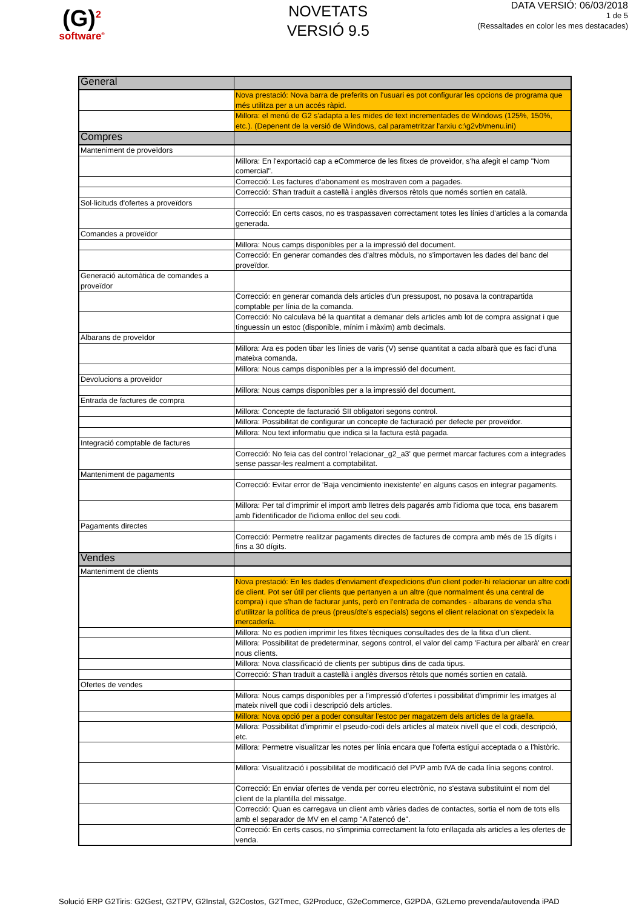(G)<sup>2</sup>
software<sup>®</sup>
NOVETATS
VERSIÓ 9.5
DATA VERSIÓ: 06/03/2018
1 de 5
(Ressaltades en color les mes destacades)
| General | |
| | Nova prestació: Nova barra de preferits on l'usuari es pot configurar les opcions de programa que més utilitza per a un accés ràpid. |
| | Millora: el menú de G2 s'adapta a les mides de text incrementades de Windows (125%, 150%, etc.). (Depenent de la versió de Windows, cal parametritzar l'arxiu c:\g2vb\menu.ini) |
| Compres | |
| Manteniment de proveïdors | |
| | Millora: En l'exportació cap a eCommerce de les fitxes de proveïdor, s'ha afegit el camp "Nom comercial". |
| | Correcció: Les factures d'abonament es mostraven com a pagades. |
| | Correcció: S'han traduït a castellà i anglès diversos rètols que només sortien en català. |
| Sol·licituds d'ofertes a proveïdors | |
| | Correcció: En certs casos, no es traspassaven correctament totes les línies d'articles a la comanda generada. |
| Comandes a proveïdor | |
| | Millora: Nous camps disponibles per a la impressió del document. |
| | Correcció: En generar comandes des d'altres mòduls, no s'importaven les dades del banc del proveïdor. |
| Generació automàtica de comandes a proveïdor | |
| | Correcció: en generar comanda dels articles d'un pressupost, no posava la contrapartida comptable per línia de la comanda. |
| | Correcció: No calculava bé la quantitat a demanar dels articles amb lot de compra assignat i que tinguessin un estoc (disponible, mínim i màxim) amb decimals. |
| Albarans de proveïdor | |
| | Millora: Ara es poden tibar les línies de varis (V) sense quantitat a cada albarà que es faci d'una mateixa comanda. |
| | Millora: Nous camps disponibles per a la impressió del document. |
| Devolucions a proveïdor | |
| | Millora: Nous camps disponibles per a la impressió del document. |
| Entrada de factures de compra | |
| | Millora: Concepte de facturació SII obligatori segons control. |
| | Millora: Possibilitat de configurar un concepte de facturació per defecte per proveïdor. |
| | Millora: Nou text informatiu que indica si la factura està pagada. |
| Integració comptable de factures | |
| | Correcció: No feia cas del control 'relacionar_g2_a3' que permet marcar factures com a integrades sense passar-les realment a comptabilitat. |
| Manteniment de pagaments | |
| | Correcció: Evitar error de 'Baja vencimiento inexistente' en alguns casos en integrar pagaments. |
| | Millora: Per tal d'imprimir el import amb lletres dels pagarés amb l'idioma que toca, ens basarem amb l'identificador de l'idioma enlloc del seu codi. |
| Pagaments directes | |
| | Correcció: Permetre realitzar pagaments directes de factures de compra amb més de 15 dígits i fins a 30 dígits. |
| Vendes | |
| Manteniment de clients | |
| | Nova prestació: En les dades d'enviament d'expedicions d'un client poder-hi relacionar un altre codi de client. Pot ser útil per clients que pertanyen a un altre (que normalment és una central de compra) i que s'han de facturar junts, però en l'entrada de comandes - albarans de venda s'ha d'utilitzar la política de preus (preus/dte's especials) segons el client relacionat on s'expedeix la mercadería. |
| | Millora: No es podien imprimir les fitxes tècniques consultades des de la fitxa d'un client. |
| | Millora: Possibilitat de predeterminar, segons control, el valor del camp 'Factura per albarà' en crear nous clients. |
| | Millora: Nova classificació de clients per subtipus dins de cada tipus. |
| | Correcció: S'han traduït a castellà i anglès diversos rètols que només sortien en català. |
| Ofertes de vendes | |
| | Millora: Nous camps disponibles per a l'impressió d'ofertes i possibilitat d'imprimir les imatges al mateix nivell que codi i descripció dels articles. |
| | Millora: Nova opció per a poder consultar l'estoc per magatzem dels articles de la graella. |
| | Millora: Possibilitat d'imprimir el pseudo-codi dels articles al mateix nivell que el codi, descripció, etc. |
| | Millora: Permetre visualitzar les notes per línia encara que l'oferta estigui acceptada o a l'històric. |
| | Millora: Visualització i possibilitat de modificació del PVP amb IVA de cada línia segons control. |
| | Correcció: En enviar ofertes de venda per correu electrònic, no s'estava substituïnt el nom del client de la plantilla del missatge. |
| | Correcció: Quan es carregava un client amb vàries dades de contactes, sortia el nom de tots ells amb el separador de MV en el camp "A l'atencó de". |
| | Correcció: En certs casos, no s'imprimia correctament la foto enllaçada als articles a les ofertes de venda. |
Solució ERP G2Tiris: G2Gest, G2TPV, G2Instal, G2Costos, G2Tmec, G2Producc, G2eCommerce, G2PDA, G2Lemo prevenda/autovenda iPAD